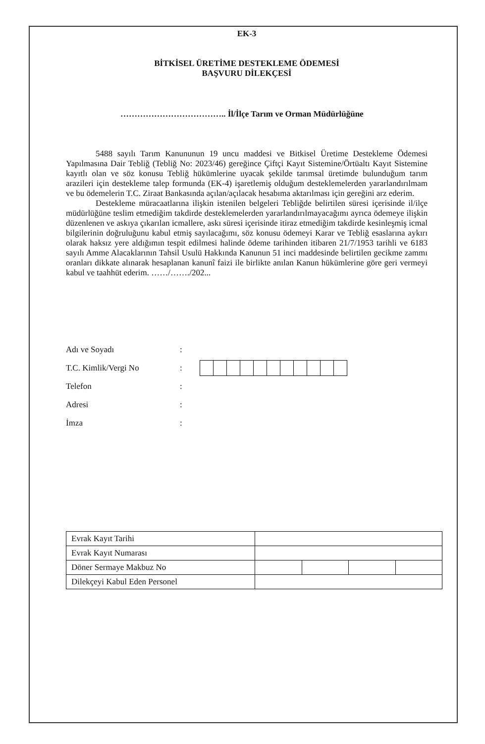EK-3
BİTKİSEL ÜRETİME DESTEKLEME ÖDEMESİ
BAŞVURU DİLEKÇESİ
……………………………….. İl/İlçe Tarım ve Orman Müdürlüğüne
5488 sayılı Tarım Kanununun 19 uncu maddesi ve Bitkisel Üretime Destekleme Ödemesi Yapılmasına Dair Tebliğ (Tebliğ No: 2023/46) gereğince Çiftçi Kayıt Sistemine/Örtüaltı Kayıt Sistemine kayıtlı olan ve söz konusu Tebliğ hükümlerine uyacak şekilde tarımsal üretimde bulunduğum tarım arazileri için destekleme talep formunda (EK-4) işaretlemiş olduğum desteklemelerden yararlandırılmam ve bu ödemelerin T.C. Ziraat Bankasında açılan/açılacak hesabıma aktarılması için gereğini arz ederim.
Destekleme müracaatlarına ilişkin istenilen belgeleri Tebliğde belirtilen süresi içerisinde il/ilçe müdürlüğüne teslim etmediğim takdirde desteklemelerden yararlandırılmayacağımı ayrıca ödemeye ilişkin düzenlenen ve askıya çıkarılan icmallere, askı süresi içerisinde itiraz etmediğim takdirde kesinleşmiş icmal bilgilerinin doğruluğunu kabul etmiş sayılacağımı, söz konusu ödemeyi Karar ve Tebliğ esaslarına aykırı olarak haksız yere aldığımın tespit edilmesi halinde ödeme tarihinden itibaren 21/7/1953 tarihli ve 6183 sayılı Amme Alacaklarının Tahsil Usulü Hakkında Kanunun 51 inci maddesinde belirtilen gecikme zammı oranları dikkate alınarak hesaplanan kanunî faizi ile birlikte anılan Kanun hükümlerine göre geri vermeyi kabul ve taahhüt ederim. ……/……./202...
Adı ve Soyadı:
T.C. Kimlik/Vergi No:
Telefon:
Adresi:
İmza:
| Evrak Kayıt Tarihi | | | | |
| Evrak Kayıt Numarası | | | | |
| Döner Sermaye Makbuz No | | | | |
| Dilekçeyi Kabul Eden Personel | | | | |